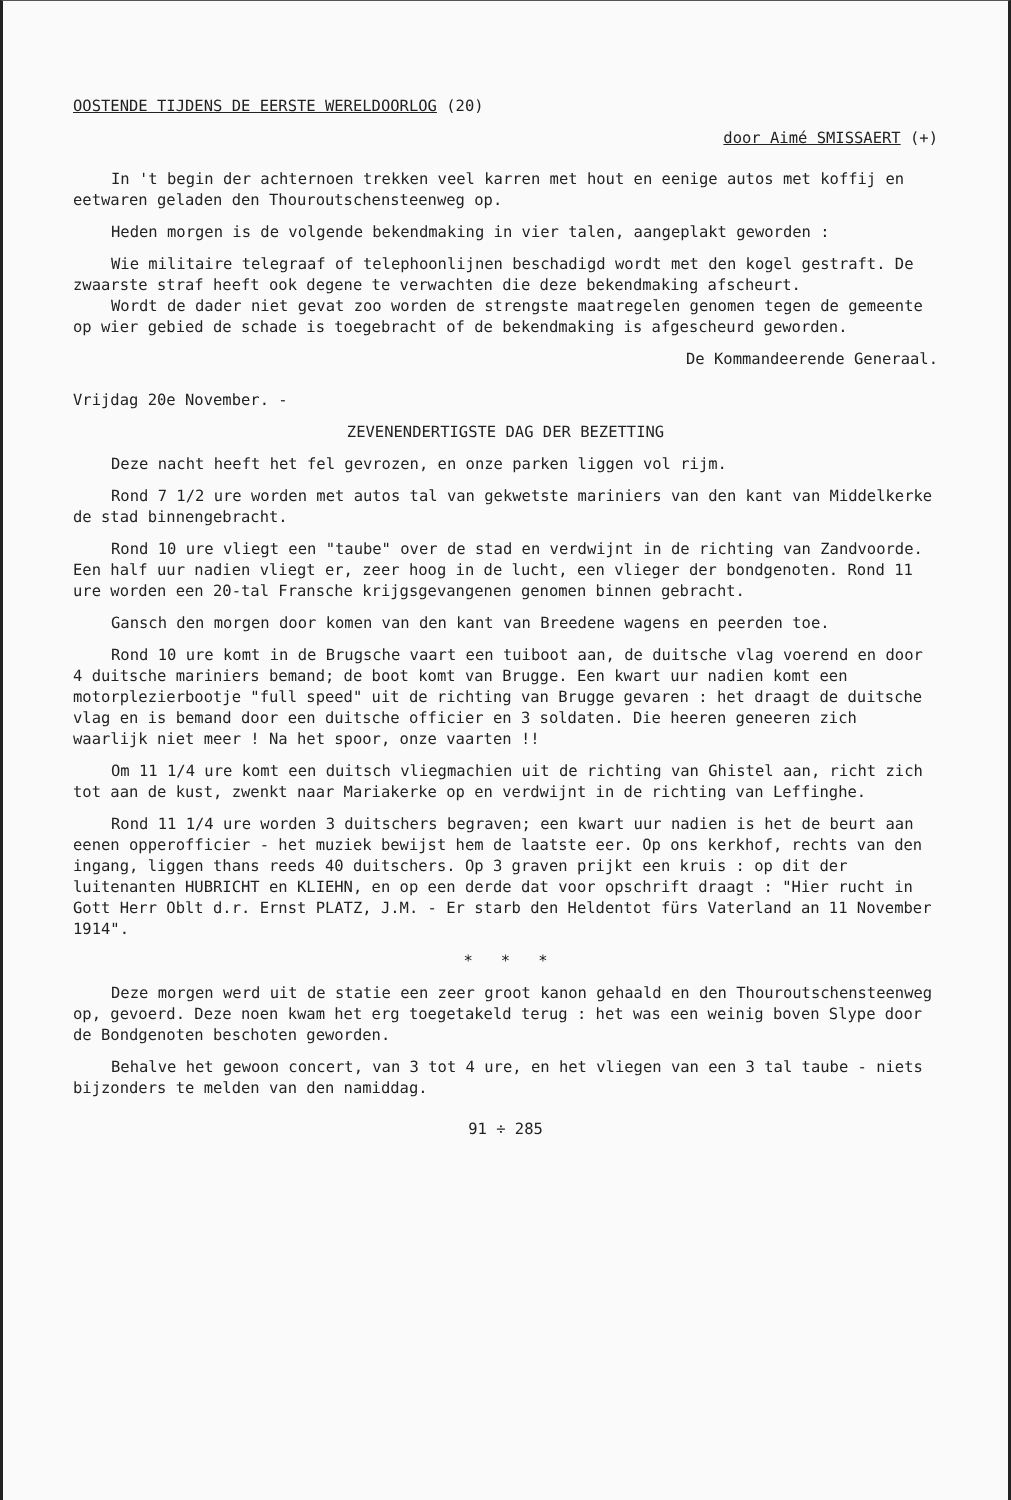OOSTENDE TIJDENS DE EERSTE WERELDOORLOG (20)
door Aimé SMISSAERT (+)
In 't begin der achternoen trekken veel karren met hout en eenige autos met koffij en eetwaren geladen den Thouroutschensteenweg op.
Heden morgen is de volgende bekendmaking in vier talen, aangeplakt geworden :
Wie militaire telegraaf of telephoonlijnen beschadigd wordt met den kogel gestraft. De zwaarste straf heeft ook degene te verwachten die deze bekendmaking afscheurt.
Wordt de dader niet gevat zoo worden de strengste maatregelen genomen tegen de gemeente op wier gebied de schade is toegebracht of de bekendmaking is afgescheurd geworden.
De Kommandeerende Generaal.
Vrijdag 20e November. -
ZEVENENDERTIGSTE DAG DER BEZETTING
Deze nacht heeft het fel gevrozen, en onze parken liggen vol rijm.
Rond 7 1/2 ure worden met autos tal van gekwetste mariniers van den kant van Middelkerke de stad binnengebracht.
Rond 10 ure vliegt een "taube" over de stad en verdwijnt in de richting van Zandvoorde. Een half uur nadien vliegt er, zeer hoog in de lucht, een vlieger der bondgenoten. Rond 11 ure worden een 20-tal Fransche krijgsgevangenen genomen binnen gebracht.
Gansch den morgen door komen van den kant van Breedene wagens en peerden toe.
Rond 10 ure komt in de Brugsche vaart een tuiboot aan, de duitsche vlag voerend en door 4 duitsche mariniers bemand; de boot komt van Brugge. Een kwart uur nadien komt een motorplezierbootje "full speed" uit de richting van Brugge gevaren : het draagt de duitsche vlag en is bemand door een duitsche officier en 3 soldaten. Die heeren geneeren zich waarlijk niet meer ! Na het spoor, onze vaarten !!
Om 11 1/4 ure komt een duitsch vliegmachien uit de richting van Ghistel aan, richt zich tot aan de kust, zwenkt naar Mariakerke op en verdwijnt in de richting van Leffinghe.
Rond 11 1/4 ure worden 3 duitschers begraven; een kwart uur nadien is het de beurt aan eenen opperofficier - het muziek bewijst hem de laatste eer. Op ons kerkhof, rechts van den ingang, liggen thans reeds 40 duitschers. Op 3 graven prijkt een kruis : op dit der luitenanten HUBRICHT en KLIEHN, en op een derde dat voor opschrift draagt : "Hier rucht in Gott Herr Oblt d.r. Ernst PLATZ, J.M. - Er starb den Heldentot fürs Vaterland an 11 November 1914".
* * *
Deze morgen werd uit de statie een zeer groot kanon gehaald en den Thouroutschensteenweg op, gevoerd. Deze noen kwam het erg toegetakeld terug : het was een weinig boven Slype door de Bondgenoten beschoten geworden.
Behalve het gewoon concert, van 3 tot 4 ure, en het vliegen van een 3 tal taube - niets bijzonders te melden van den namiddag.
91 ÷ 285